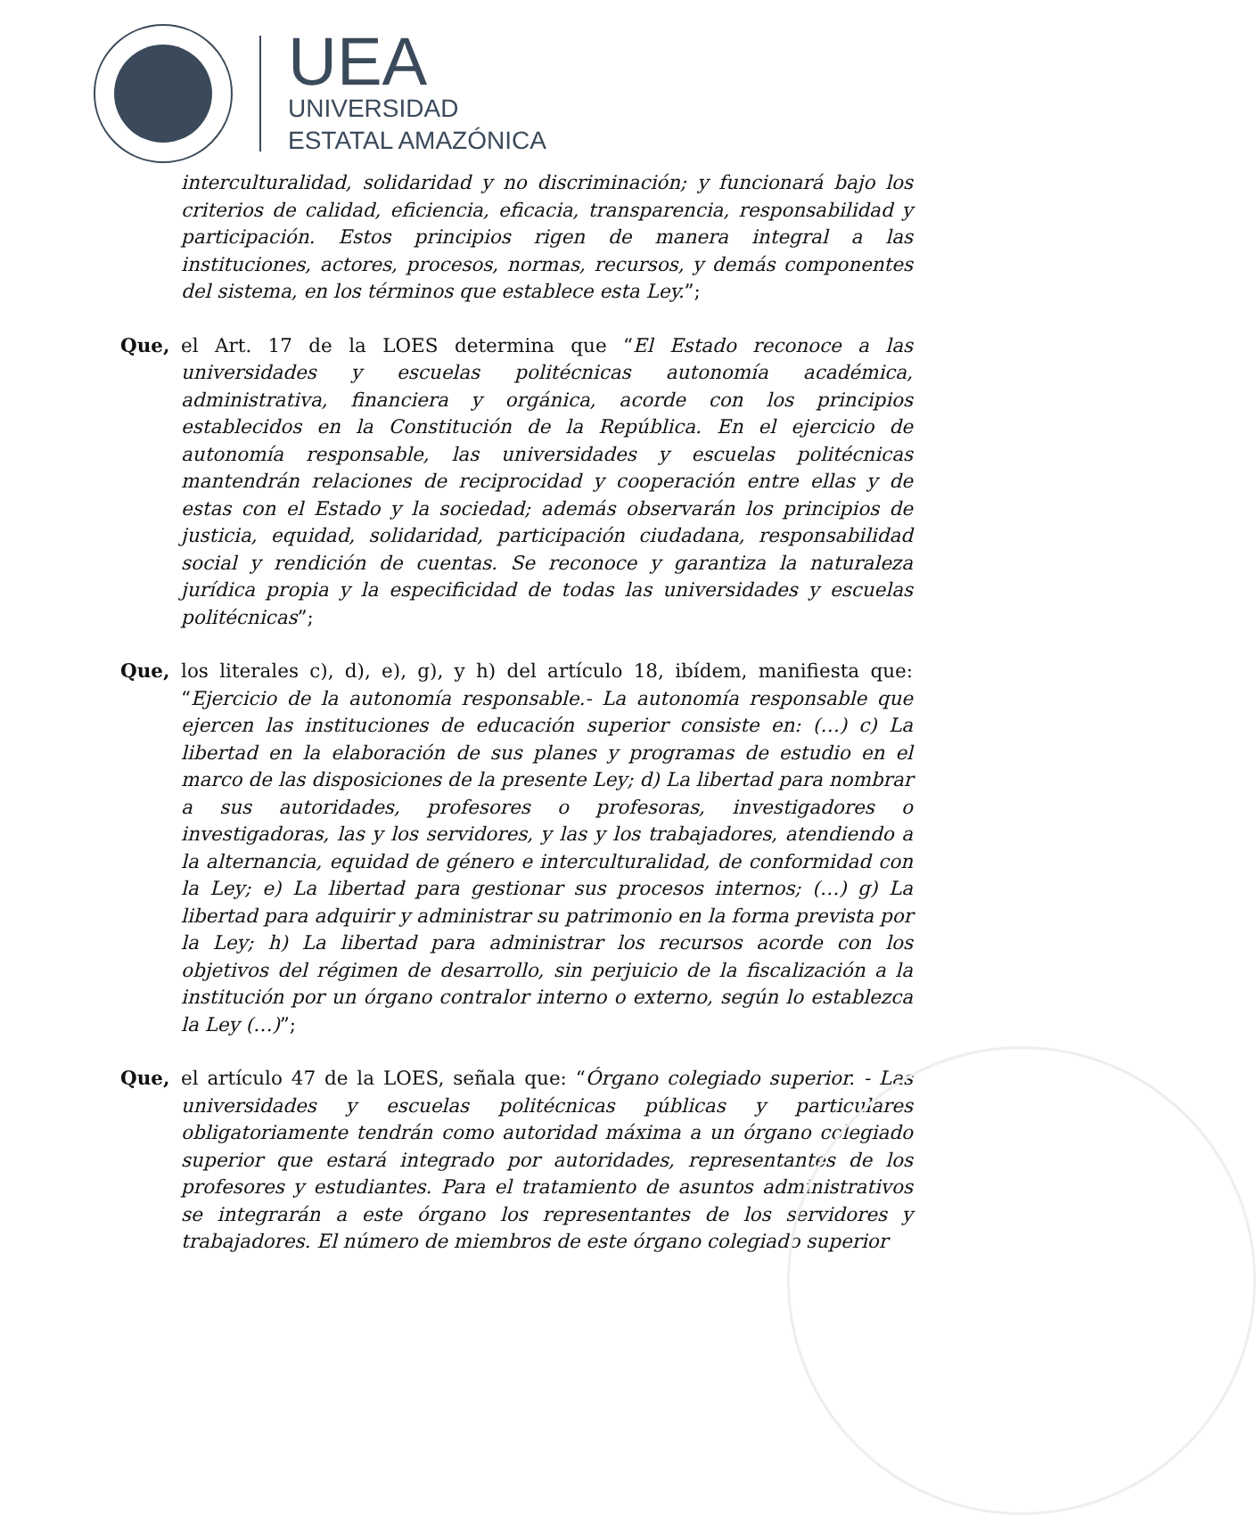UEA
UNIVERSIDAD
ESTATAL AMAZÓNICA
interculturalidad, solidaridad y no discriminación; y funcionará bajo los criterios de calidad, eficiencia, eficacia, transparencia, responsabilidad y participación. Estos principios rigen de manera integral a las instituciones, actores, procesos, normas, recursos, y demás componentes del sistema, en los términos que establece esta Ley.”;
Que, el Art. 17 de la LOES determina que “El Estado reconoce a las universidades y escuelas politécnicas autonomía académica, administrativa, financiera y orgánica, acorde con los principios establecidos en la Constitución de la República. En el ejercicio de autonomía responsable, las universidades y escuelas politécnicas mantendrán relaciones de reciprocidad y cooperación entre ellas y de estas con el Estado y la sociedad; además observarán los principios de justicia, equidad, solidaridad, participación ciudadana, responsabilidad social y rendición de cuentas. Se reconoce y garantiza la naturaleza jurídica propia y la especificidad de todas las universidades y escuelas politécnicas”;
Que, los literales c), d), e), g), y h) del artículo 18, ibídem, manifiesta que: “Ejercicio de la autonomía responsable.- La autonomía responsable que ejercen las instituciones de educación superior consiste en: (…) c) La libertad en la elaboración de sus planes y programas de estudio en el marco de las disposiciones de la presente Ley; d) La libertad para nombrar a sus autoridades, profesores o profesoras, investigadores o investigadoras, las y los servidores, y las y los trabajadores, atendiendo a la alternancia, equidad de género e interculturalidad, de conformidad con la Ley; e) La libertad para gestionar sus procesos internos; (…) g) La libertad para adquirir y administrar su patrimonio en la forma prevista por la Ley; h) La libertad para administrar los recursos acorde con los objetivos del régimen de desarrollo, sin perjuicio de la fiscalización a la institución por un órgano contralor interno o externo, según lo establezca la Ley (…)”;
Que, el artículo 47 de la LOES, señala que: “Órgano colegiado superior. - Las universidades y escuelas politécnicas públicas y particulares obligatoriamente tendrán como autoridad máxima a un órgano colegiado superior que estará integrado por autoridades, representantes de los profesores y estudiantes. Para el tratamiento de asuntos administrativos se integrarán a este órgano los representantes de los servidores y trabajadores. El número de miembros de este órgano colegiado superior